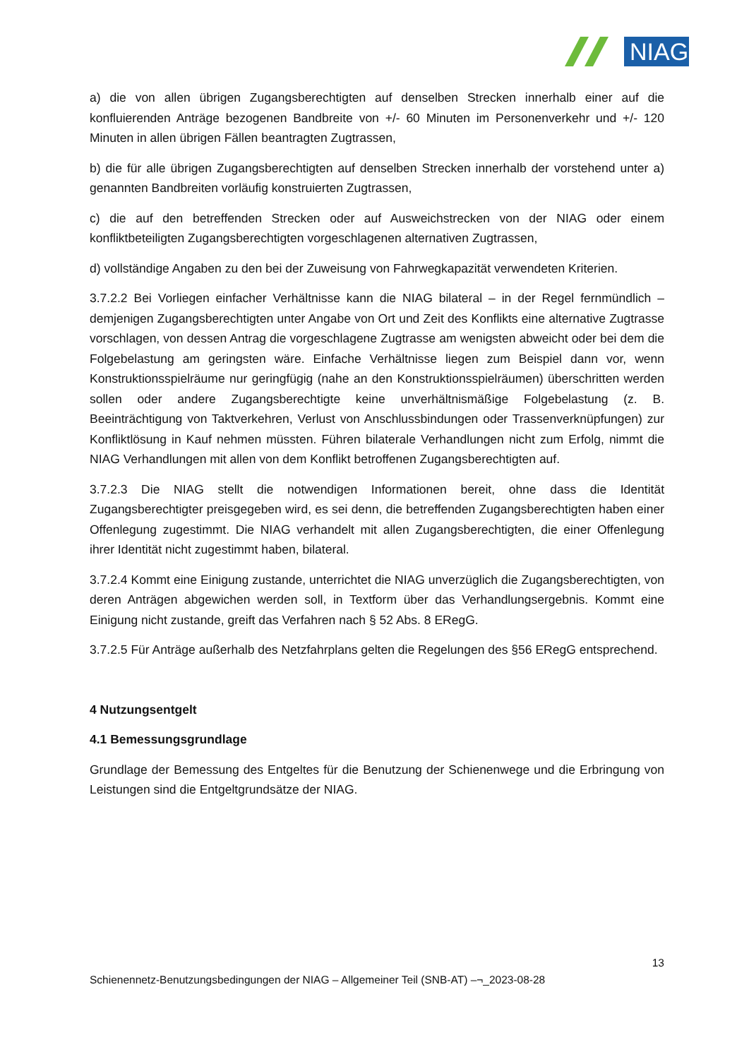NIAG
a) die von allen übrigen Zugangsberechtigten auf denselben Strecken innerhalb einer auf die konfluierenden Anträge bezogenen Bandbreite von +/- 60 Minuten im Personenverkehr und +/- 120 Minuten in allen übrigen Fällen beantragten Zugtrassen,
b) die für alle übrigen Zugangsberechtigten auf denselben Strecken innerhalb der vorstehend unter a) genannten Bandbreiten vorläufig konstruierten Zugtrassen,
c) die auf den betreffenden Strecken oder auf Ausweichstrecken von der NIAG oder einem konfliktbeteiligten Zugangsberechtigten vorgeschlagenen alternativen Zugtrassen,
d) vollständige Angaben zu den bei der Zuweisung von Fahrwegkapazität verwendeten Kriterien.
3.7.2.2 Bei Vorliegen einfacher Verhältnisse kann die NIAG bilateral – in der Regel fernmündlich – demjenigen Zugangsberechtigten unter Angabe von Ort und Zeit des Konflikts eine alternative Zugtrasse vorschlagen, von dessen Antrag die vorgeschlagene Zugtrasse am wenigsten abweicht oder bei dem die Folgebelastung am geringsten wäre. Einfache Verhältnisse liegen zum Beispiel dann vor, wenn Konstruktionsspielräume nur geringfügig (nahe an den Konstruktionsspielräumen) überschritten werden sollen oder andere Zugangsberechtigte keine unverhältnismäßige Folgebelastung (z. B. Beeinträchtigung von Taktverkehren, Verlust von Anschlussbindungen oder Trassenverknüpfungen) zur Konfliktlösung in Kauf nehmen müssten. Führen bilaterale Verhandlungen nicht zum Erfolg, nimmt die NIAG Verhandlungen mit allen von dem Konflikt betroffenen Zugangsberechtigten auf.
3.7.2.3 Die NIAG stellt die notwendigen Informationen bereit, ohne dass die Identität Zugangsberechtigter preisgegeben wird, es sei denn, die betreffenden Zugangsberechtigten haben einer Offenlegung zugestimmt. Die NIAG verhandelt mit allen Zugangsberechtigten, die einer Offenlegung ihrer Identität nicht zugestimmt haben, bilateral.
3.7.2.4 Kommt eine Einigung zustande, unterrichtet die NIAG unverzüglich die Zugangsberechtigten, von deren Anträgen abgewichen werden soll, in Textform über das Verhandlungsergebnis. Kommt eine Einigung nicht zustande, greift das Verfahren nach § 52 Abs. 8 ERegG.
3.7.2.5 Für Anträge außerhalb des Netzfahrplans gelten die Regelungen des §56 ERegG entsprechend.
4 Nutzungsentgelt
4.1 Bemessungsgrundlage
Grundlage der Bemessung des Entgeltes für die Benutzung der Schienenwege und die Erbringung von Leistungen sind die Entgeltgrundsätze der NIAG.
13
Schienennetz-Benutzungsbedingungen der NIAG – Allgemeiner Teil (SNB-AT) –¬_2023-08-28